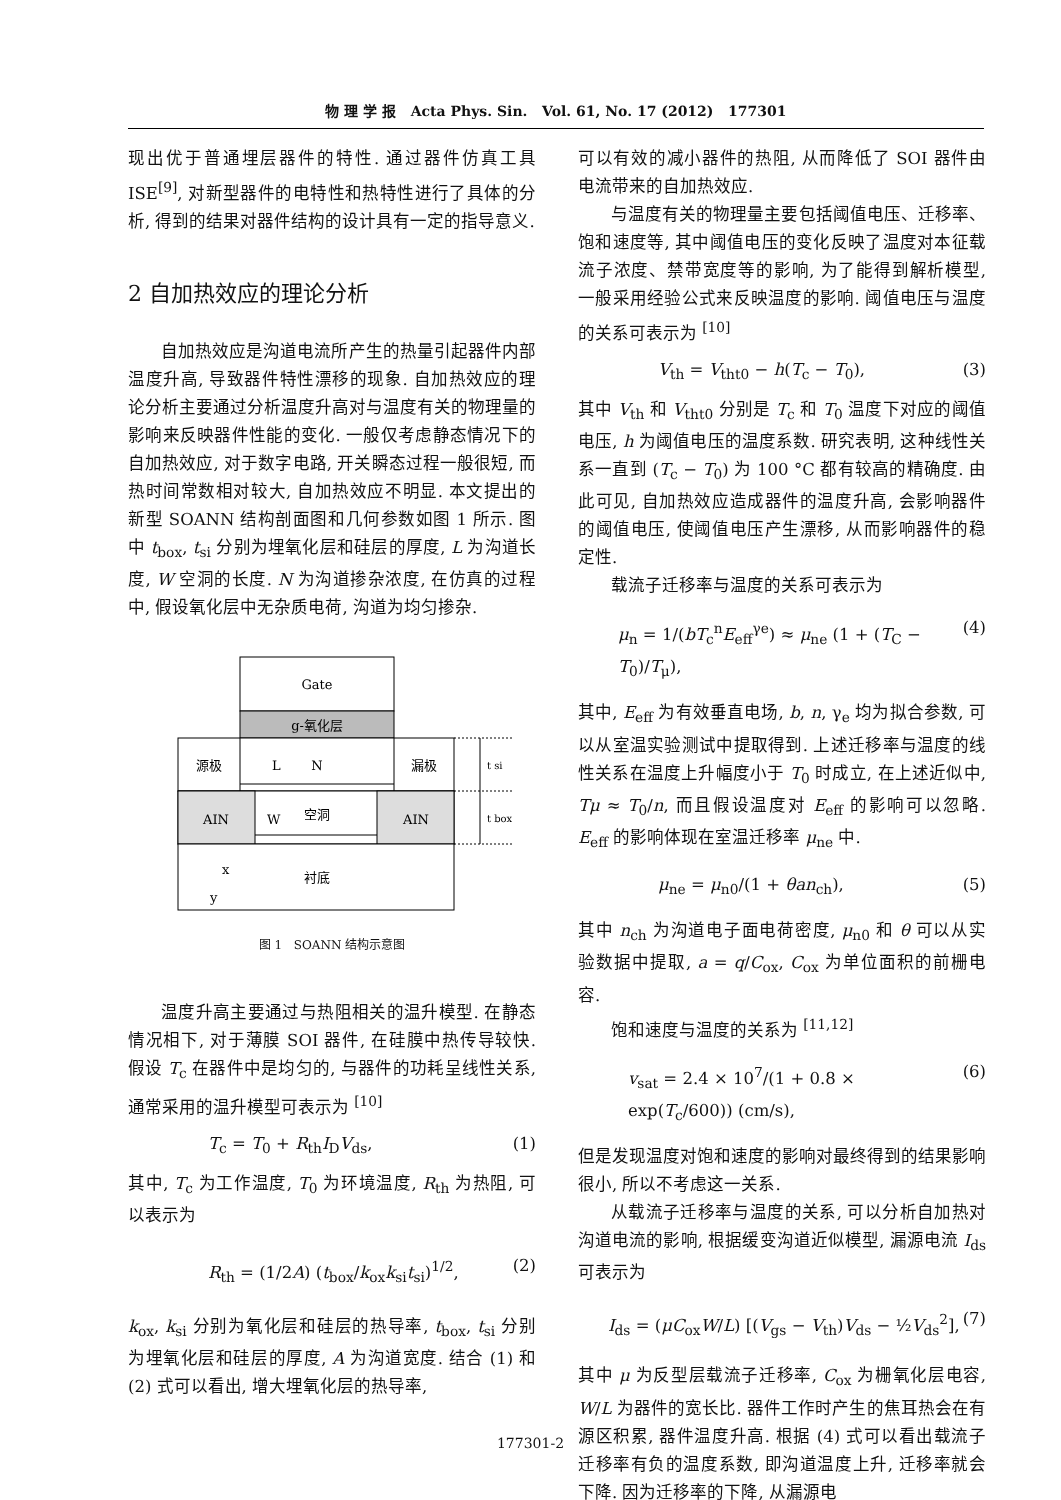物 理 学 报 Acta Phys. Sin. Vol. 61, No. 17 (2012) 177301
现出优于普通埋层器件的特性. 通过器件仿真工具 ISE<sup>[9]</sup>, 对新型器件的电特性和热特性进行了具体的分析, 得到的结果对器件结构的设计具有一定的指导意义.
2 自加热效应的理论分析
自加热效应是沟道电流所产生的热量引起器件内部温度升高, 导致器件特性漂移的现象. 自加热效应的理论分析主要通过分析温度升高对与温度有关的物理量的影响来反映器件性能的变化. 一般仅考虑静态情况下的自加热效应, 对于数字电路, 开关瞬态过程一般很短, 而热时间常数相对较大, 自加热效应不明显. 本文提出的新型 SOANN 结构剖面图和几何参数如图 1 所示. 图中 t<sub>box</sub>, t<sub>si</sub> 分别为埋氧化层和硅层的厚度, L 为沟道长度, W 空洞的长度. N 为沟道掺杂浓度, 在仿真的过程中, 假设氧化层中无杂质电荷, 沟道为均匀掺杂.
Gate
g-氧化层
源极
L
N
漏极
AIN
AIN
W
空洞
衬底
x
y
t si
t box
图 1 SOANN 结构示意图
温度升高主要通过与热阻相关的温升模型. 在静态情况相下, 对于薄膜 SOI 器件, 在硅膜中热传导较快. 假设 T<sub>c</sub> 在器件中是均匀的, 与器件的功耗呈线性关系, 通常采用的温升模型可表示为 <sup>[10]</sup>
T<sub>c</sub> = T<sub>0</sub> + R<sub>th</sub>I<sub>D</sub>V<sub>ds</sub>, (1)
其中, T<sub>c</sub> 为工作温度, T<sub>0</sub> 为环境温度, R<sub>th</sub> 为热阻, 可以表示为
R<sub>th</sub> = (1/2A) (t<sub>box</sub>/k<sub>ox</sub>k<sub>si</sub>t<sub>si</sub>)<sup>1/2</sup>, (2)
k<sub>ox</sub>, k<sub>si</sub> 分别为氧化层和硅层的热导率, t<sub>box</sub>, t<sub>si</sub> 分别为埋氧化层和硅层的厚度, A 为沟道宽度. 结合 (1) 和 (2) 式可以看出, 增大埋氧化层的热导率,
可以有效的减小器件的热阻, 从而降低了 SOI 器件由电流带来的自加热效应.
与温度有关的物理量主要包括阈值电压、迁移率、饱和速度等, 其中阈值电压的变化反映了温度对本征载流子浓度、禁带宽度等的影响, 为了能得到解析模型, 一般采用经验公式来反映温度的影响. 阈值电压与温度的关系可表示为 <sup>[10]</sup>
V<sub>th</sub> = V<sub>tht0</sub> − h(T<sub>c</sub> − T<sub>0</sub>), (3)
其中 V<sub>th</sub> 和 V<sub>tht0</sub> 分别是 T<sub>c</sub> 和 T<sub>0</sub> 温度下对应的阈值电压, h 为阈值电压的温度系数. 研究表明, 这种线性关系一直到 (T<sub>c</sub> − T<sub>0</sub>) 为 100 °C 都有较高的精确度. 由此可见, 自加热效应造成器件的温度升高, 会影响器件的阈值电压, 使阈值电压产生漂移, 从而影响器件的稳定性.
载流子迁移率与温度的关系可表示为
μ<sub>n</sub> = 1/(bT<sub>c</sub><sup>n</sup>E<sub>eff</sub><sup>γe</sup>) ≈ μ<sub>ne</sub> (1 + (T<sub>C</sub> − T<sub>0</sub>)/T<sub>μ</sub>), (4)
其中, E<sub>eff</sub> 为有效垂直电场, b, n, γ<sub>e</sub> 均为拟合参数, 可以从室温实验测试中提取得到. 上述迁移率与温度的线性关系在温度上升幅度小于 T<sub>0</sub> 时成立, 在上述近似中, Tμ ≈ T<sub>0</sub>/n, 而且假设温度对 E<sub>eff</sub> 的影响可以忽略. E<sub>eff</sub> 的影响体现在室温迁移率 μ<sub>ne</sub> 中.
μ<sub>ne</sub> = μ<sub>n0</sub>/(1 + θan<sub>ch</sub>), (5)
其中 n<sub>ch</sub> 为沟道电子面电荷密度, μ<sub>n0</sub> 和 θ 可以从实验数据中提取, a = q/C<sub>ox</sub>, C<sub>ox</sub> 为单位面积的前栅电容.
饱和速度与温度的关系为 <sup>[11,12]</sup>
v<sub>sat</sub> = 2.4 × 10<sup>7</sup>/(1 + 0.8 × exp(T<sub>c</sub>/600)) (cm/s), (6)
但是发现温度对饱和速度的影响对最终得到的结果影响很小, 所以不考虑这一关系.
从载流子迁移率与温度的关系, 可以分析自加热对沟道电流的影响, 根据缓变沟道近似模型, 漏源电流 I<sub>ds</sub> 可表示为
I<sub>ds</sub> = (μC<sub>ox</sub>W/L) [(V<sub>gs</sub> − V<sub>th</sub>)V<sub>ds</sub> − ½V<sub>ds</sub><sup>2</sup>], (7)
其中 μ 为反型层载流子迁移率, C<sub>ox</sub> 为栅氧化层电容, W/L 为器件的宽长比. 器件工作时产生的焦耳热会在有源区积累, 器件温度升高. 根据 (4) 式可以看出载流子迁移率有负的温度系数, 即沟道温度上升, 迁移率就会下降. 因为迁移率的下降, 从漏源电
177301-2